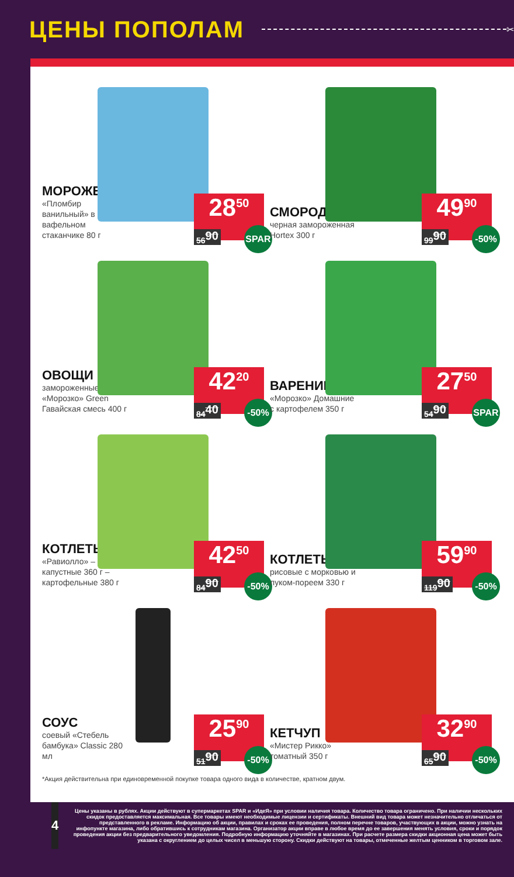ЦЕНЫ ПОПОЛАМ
✂
МОРОЖЕНОЕ
«Пломбир ванильный» в вафельном стаканчике 80 г
28<sup>50</sup>
56<sup>90</sup>
SPAR
СМОРОДИНА
черная замороженная Hortex 300 г
49<sup>90</sup>
99<sup>90</sup>
-50%
ОВОЩИ
замороженные «Морозко» Green Гавайская смесь 400 г
42<sup>20</sup>
84<sup>40</sup>
-50%
ВАРЕНИКИ
«Морозко» Домашние с картофелем 350 г
27<sup>50</sup>
54<sup>90</sup>
SPAR
КОТЛЕТЫ
«Равиолло» – капустные 360 г – картофельные 380 г
42<sup>50</sup>
84<sup>90</sup>
-50%
КОТЛЕТЫ
рисовые с морковью и луком-пореем 330 г
59<sup>90</sup>
119<sup>90</sup>
-50%
СОУС
соевый «Стебель бамбука» Classic 280 мл
25<sup>90</sup>
51<sup>90</sup>
-50%
КЕТЧУП
«Мистер Рикко» томатный 350 г
32<sup>90</sup>
65<sup>90</sup>
-50%
*Акция действительна при единовременной покупке товара одного вида в количестве, кратном двум.
4
Цены указаны в рублях. Акции действуют в супермаркетах SPAR и «ИдеЯ» при условии наличия товара. Количество товара ограничено. При наличии нескольких скидок предоставляется максимальная. Все товары имеют необходимые лицензии и сертификаты. Внешний вид товара может незначительно отличаться от представленного в рекламе. Информацию об акции, правилах и сроках ее проведения, полном перечне товаров, участвующих в акции, можно узнать на инфопункте магазина, либо обратившись к сотрудникам магазина. Организатор акции вправе в любое время до ее завершения менять условия, сроки и порядок проведения акции без предварительного уведомления. Подробную информацию уточняйте в магазинах. При расчете размера скидки акционная цена может быть указана с округлением до целых чисел в меньшую сторону. Скидки действуют на товары, отмеченные желтым ценником в торговом зале.